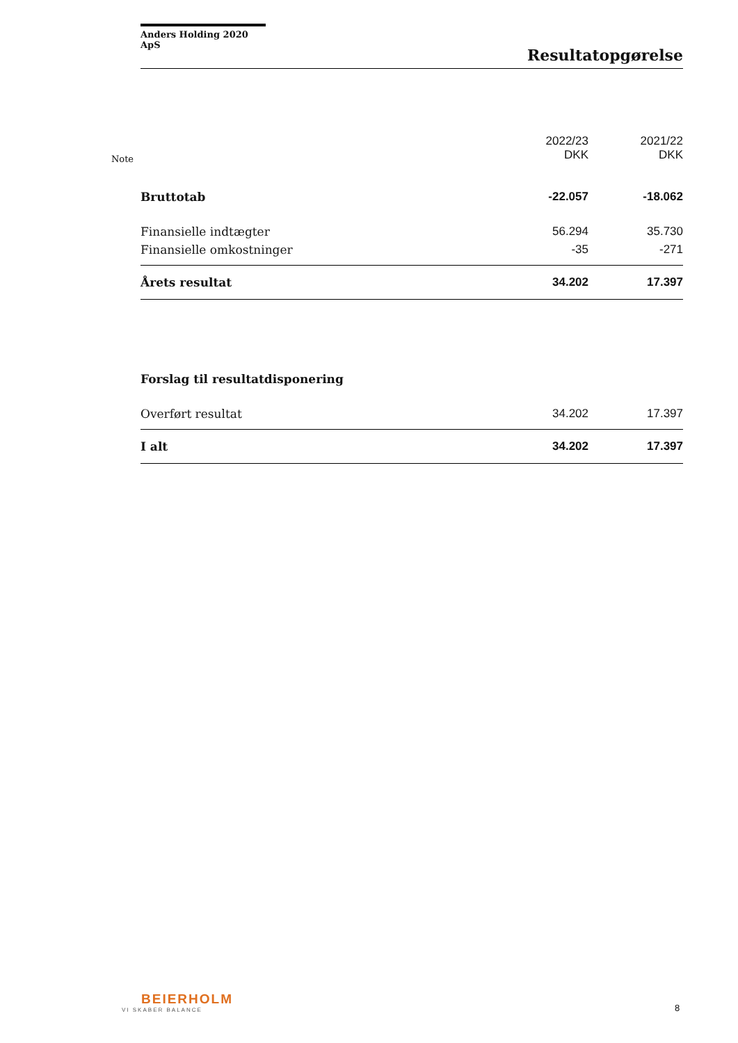Anders Holding 2020 ApS
Resultatopgørelse
| Note | | 2022/23 DKK | 2021/22 DKK |
| --- | --- | --- | --- |
| | Bruttotab | -22.057 | -18.062 |
| | Finansielle indtægter | 56.294 | 35.730 |
| | Finansielle omkostninger | -35 | -271 |
| | Årets resultat | 34.202 | 17.397 |
| | Forslag til resultatdisponering | | |
| | Overført resultat | 34.202 | 17.397 |
| | I alt | 34.202 | 17.397 |
BEIERHOLM
VI SKABER BALANCE
8